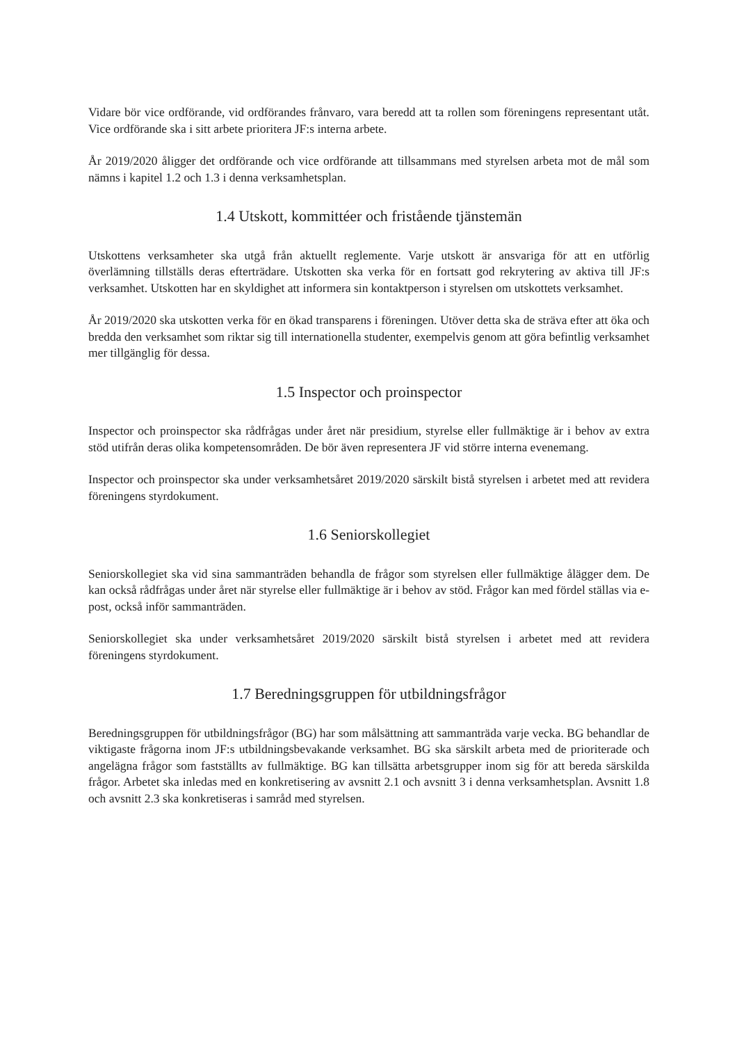Vidare bör vice ordförande, vid ordförandes frånvaro, vara beredd att ta rollen som föreningens representant utåt. Vice ordförande ska i sitt arbete prioritera JF:s interna arbete.
År 2019/2020 åligger det ordförande och vice ordförande att tillsammans med styrelsen arbeta mot de mål som nämns i kapitel 1.2 och 1.3 i denna verksamhetsplan.
1.4 Utskott, kommittéer och fristående tjänstemän
Utskottens verksamheter ska utgå från aktuellt reglemente. Varje utskott är ansvariga för att en utförlig överlämning tillställs deras efterträdare. Utskotten ska verka för en fortsatt god rekrytering av aktiva till JF:s verksamhet. Utskotten har en skyldighet att informera sin kontaktperson i styrelsen om utskottets verksamhet.
År 2019/2020 ska utskotten verka för en ökad transparens i föreningen. Utöver detta ska de sträva efter att öka och bredda den verksamhet som riktar sig till internationella studenter, exempelvis genom att göra befintlig verksamhet mer tillgänglig för dessa.
1.5 Inspector och proinspector
Inspector och proinspector ska rådfrågas under året när presidium, styrelse eller fullmäktige är i behov av extra stöd utifrån deras olika kompetensområden. De bör även representera JF vid större interna evenemang.
Inspector och proinspector ska under verksamhetsåret 2019/2020 särskilt bistå styrelsen i arbetet med att revidera föreningens styrdokument.
1.6 Seniorskollegiet
Seniorskollegiet ska vid sina sammanträden behandla de frågor som styrelsen eller fullmäktige ålägger dem. De kan också rådfrågas under året när styrelse eller fullmäktige är i behov av stöd. Frågor kan med fördel ställas via e-post, också inför sammanträden.
Seniorskollegiet ska under verksamhetsåret 2019/2020 särskilt bistå styrelsen i arbetet med att revidera föreningens styrdokument.
1.7 Beredningsgruppen för utbildningsfrågor
Beredningsgruppen för utbildningsfrågor (BG) har som målsättning att sammanträda varje vecka. BG behandlar de viktigaste frågorna inom JF:s utbildningsbevakande verksamhet. BG ska särskilt arbeta med de prioriterade och angelägna frågor som fastställts av fullmäktige. BG kan tillsätta arbetsgrupper inom sig för att bereda särskilda frågor. Arbetet ska inledas med en konkretisering av avsnitt 2.1 och avsnitt 3 i denna verksamhetsplan. Avsnitt 1.8 och avsnitt 2.3 ska konkretiseras i samråd med styrelsen.